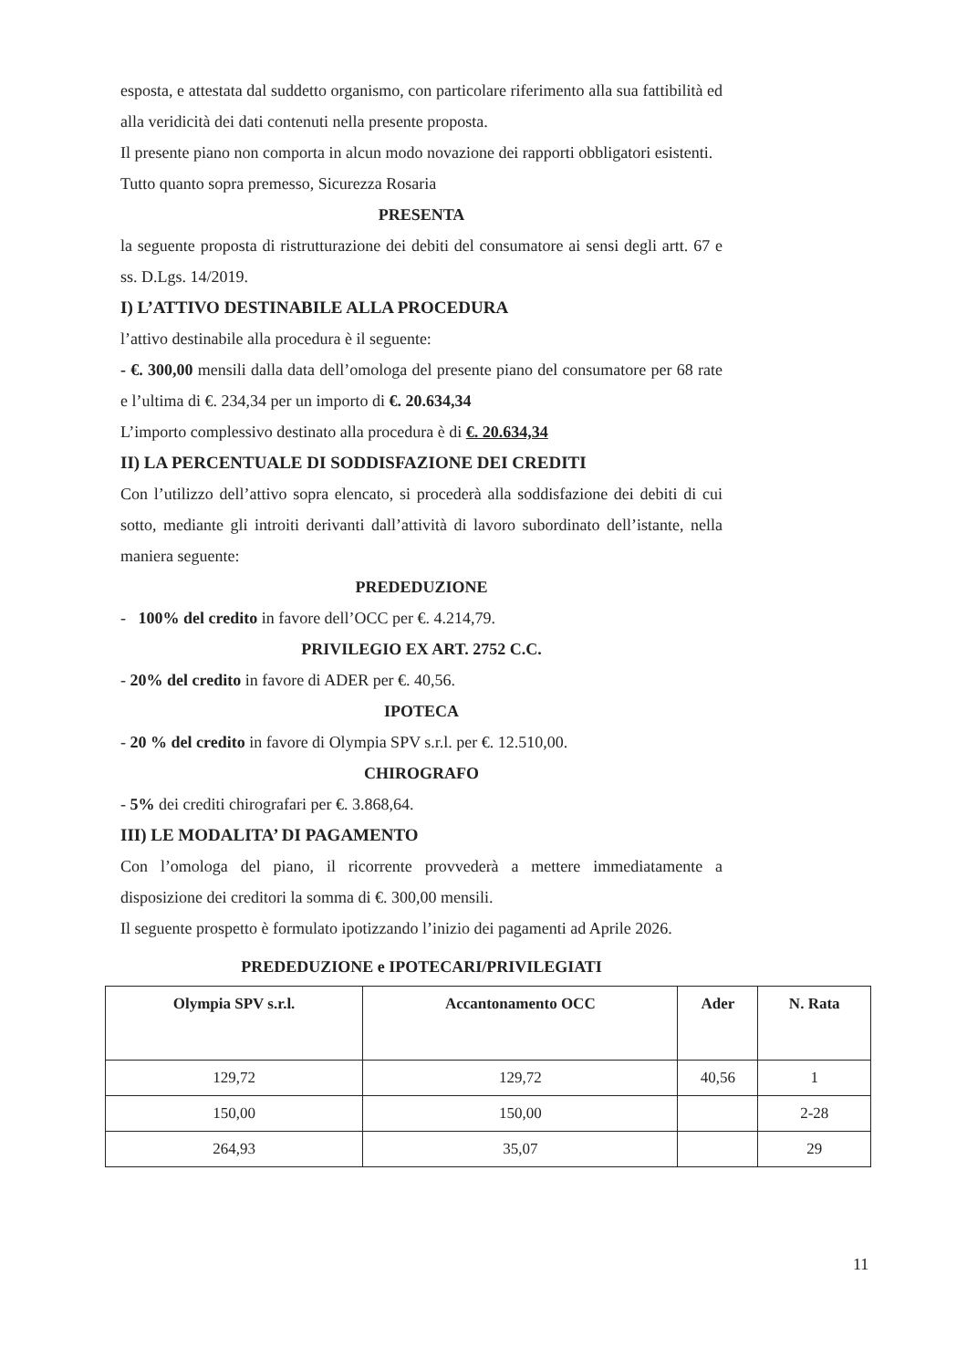esposta, e attestata dal suddetto organismo, con particolare riferimento alla sua fattibilità ed alla veridicità dei dati contenuti nella presente proposta.
Il presente piano non comporta in alcun modo novazione dei rapporti obbligatori esistenti.
Tutto quanto sopra premesso, Sicurezza Rosaria
PRESENTA
la seguente proposta di ristrutturazione dei debiti del consumatore ai sensi degli artt. 67 e ss. D.Lgs. 14/2019.
I) L’ATTIVO DESTINABILE ALLA PROCEDURA
l’attivo destinabile alla procedura è il seguente:
- €. 300,00 mensili dalla data dell’omologa del presente piano del consumatore per 68 rate e l’ultima di €. 234,34 per un importo di €. 20.634,34
L’importo complessivo destinato alla procedura è di €. 20.634,34
II) LA PERCENTUALE DI SODDISFAZIONE DEI CREDITI
Con l’utilizzo dell’attivo sopra elencato, si procederà alla soddisfazione dei debiti di cui sotto, mediante gli introiti derivanti dall’attività di lavoro subordinato dell’istante, nella maniera seguente:
PREDEDUZIONE
- 100% del credito in favore dell’OCC per €. 4.214,79.
PRIVILEGIO EX ART. 2752 C.C.
- 20% del credito in favore di ADER per €. 40,56.
IPOTECA
- 20 % del credito in favore di Olympia SPV s.r.l. per €. 12.510,00.
CHIROGRAFO
- 5% dei crediti chirografari per €. 3.868,64.
III) LE MODALITA’ DI PAGAMENTO
Con l’omologa del piano, il ricorrente provvederà a mettere immediatamente a disposizione dei creditori la somma di €. 300,00 mensili.
Il seguente prospetto è formulato ipotizzando l’inizio dei pagamenti ad Aprile 2026.
PREDEDUZIONE e IPOTECARI/PRIVILEGIATI
| Olympia SPV s.r.l. | Accantonamento OCC | Ader | N. Rata |
| --- | --- | --- | --- |
| 129,72 | 129,72 | 40,56 | 1 |
| 150,00 | 150,00 | | 2-28 |
| 264,93 | 35,07 | | 29 |
11